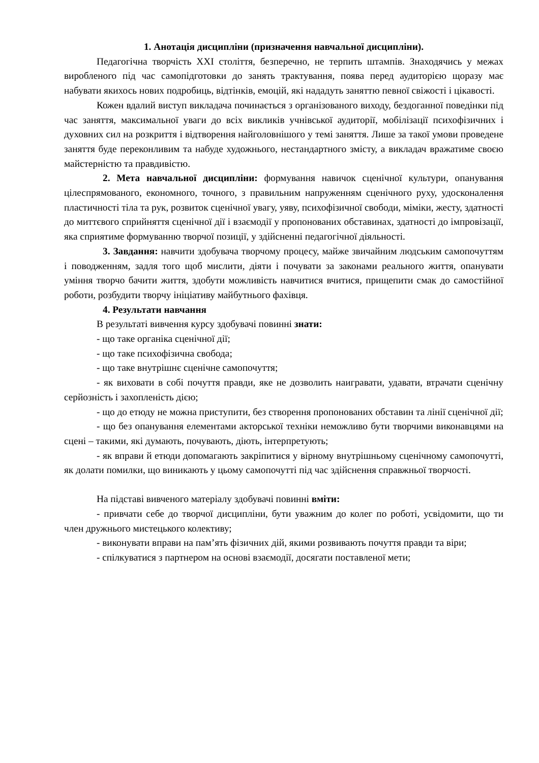1. Анотація дисципліни (призначення навчальної дисципліни).
Педагогічна творчість ХХІ століття, безперечно, не терпить штампів. Знаходячись у межах виробленого під час самопідготовки до занять трактування, поява перед аудиторією щоразу має набувати якихось нових подробиць, відтінків, емоцій, які нададуть заняттю певної свіжості і цікавості.
Кожен вдалий виступ викладача починається з організованого виходу, бездоганної поведінки під час заняття, максимальної уваги до всіх викликів учнівської аудиторії, мобілізації психофізичних і духовних сил на розкриття і відтворення найголовнішого у темі заняття. Лише за такої умови проведене заняття буде переконливим та набуде художнього, нестандартного змісту, а викладач вражатиме своєю майстерністю та правдивістю.
2. Мета навчальної дисципліни: формування навичок сценічної культури, опанування цілеспрямованого, економного, точного, з правильним напруженням сценічного руху, удосконалення пластичності тіла та рук, розвиток сценічної увагу, уяву, психофізичної свободи, міміки, жесту, здатності до миттєвого сприйняття сценічної дії і взаємодії у пропонованих обставинах, здатності до імпровізації, яка сприятиме формуванню творчої позиції, у здійсненні педагогічної діяльності.
3. Завдання: навчити здобувача творчому процесу, майже звичайним людським самопочуттям і поводженням, задля того щоб мислити, діяти і почувати за законами реального життя, опанувати уміння творчо бачити життя, здобути можливість навчитися вчитися, прищепити смак до самостійної роботи, розбудити творчу ініціативу майбутнього фахівця.
4. Результати навчання
В результаті вивчення курсу здобувачі повинні знати:
- що таке органіка сценічної дії;
- що таке психофізична свобода;
- що таке внутрішнє сценічне самопочуття;
- як виховати в собі почуття правди, яке не дозволить наигравати, удавати, втрачати сценічну серйозність і захопленість дією;
- що до етюду не можна приступити, без створення пропонованих обставин та лінії сценічної дії;
- що без опанування елементами акторської техніки неможливо бути творчими виконавцями на сцені – такими, які думають, почувають, діють, інтерпретують;
- як вправи й етюди допомагають закріпитися у вірному внутрішньому сценічному самопочутті, як долати помилки, що виникають у цьому самопочутті під час здійснення справжньої творчості.
На підставі вивченого матеріалу здобувачі повинні вміти:
- привчати себе до творчої дисципліни, бути уважним до колег по роботі, усвідомити, що ти член дружнього мистецького колективу;
- виконувати вправи на пам’ять фізичних дій, якими розвивають почуття правди та віри;
- спілкуватися з партнером на основі взаємодії, досягати поставленої мети;